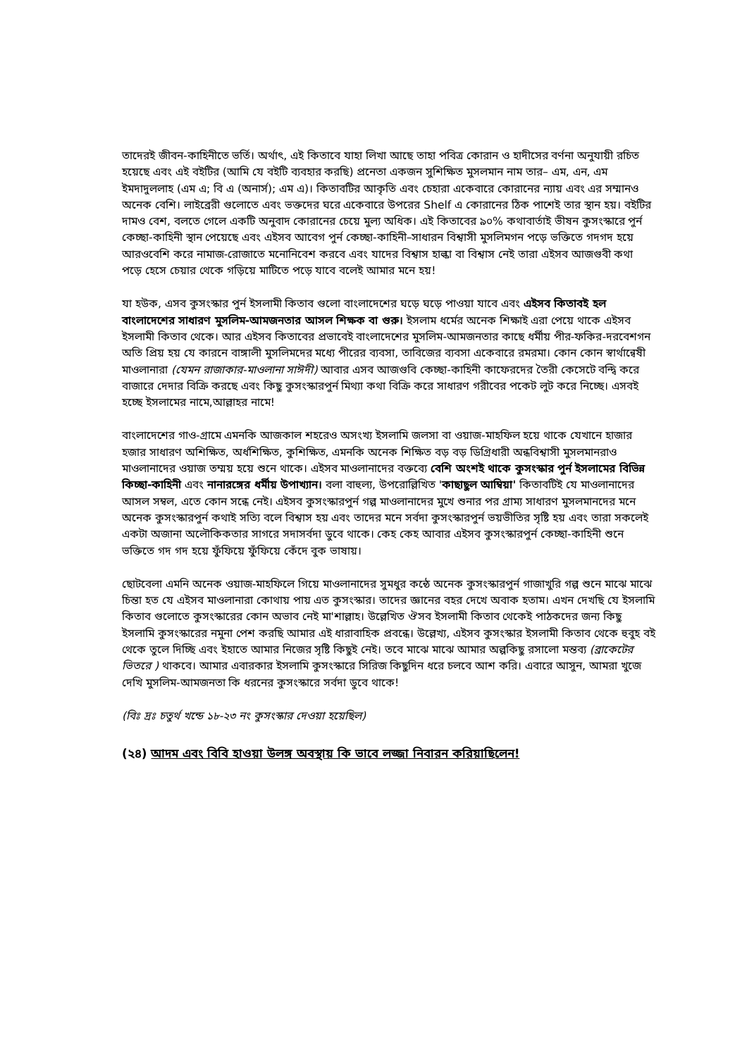তাদেরই জীবন-কাহিনীতে ভর্তি। অর্থাৎ, এই কিতাবে যাহা লিখা আছে তাহা পবিত্র কোরান ও হাদীসের বর্ণনা অনুযায়ী রচিত হয়েছে এবং এই বইটির (আমি যে বইটি ব্যবহার করছি) প্রনেতা একজন সুশিক্ষিত মুসলমান নাম তার– এম, এন, এম ইমদাদুললাহ (এম এ; বি এ (অনার্স); এম এ)। কিতাবটির আকৃতি এবং চেহারা একেবারে কোরানের ন্যায় এবং এর সম্মানও অনেক বেশি। লাইব্রেরী গুলোতে এবং ভক্তদের ঘরে একেবারে উপরের Shelf এ কোরানের ঠিক পাশেই তার স্থান হয়। বইটির দামও বেশ, বলতে গেলে একটি অনুবাদ কোরানের চেয়ে মুল্য অধিক। এই কিতাবের ৯০% কথাবার্তাই ভীষন কুসংস্কারে পুর্ন কেচ্ছা-কাহিনী স্থান পেয়েছে এবং এইসব আবেগ পুর্ন কেচ্ছা-কাহিনী–সাধারন বিশ্বাসী মুসলিমগন পড়ে ভক্তিতে গদগদ হয়ে আরওবেশি করে নামাজ-রোজাতে মনোনিবেশ করবে এবং যাদের বিশ্বাস হাল্কা বা বিশ্বাস নেই তারা এইসব আজগুবী কথা পড়ে হেসে চেয়ার থেকে গড়িয়ে মাটিতে পড়ে যাবে বলেই আমার মনে হয়!
যা হউক, এসব কুসংস্কার পুর্ন ইসলামী কিতাব গুলো বাংলাদেশের ঘড়ে ঘড়ে পাওয়া যাবে এবং এইসব কিতাবই হল বাংলাদেশের সাধারণ মুসলিম-আমজনতার আসল শিক্ষক বা গুরু। ইসলাম ধর্মের অনেক শিক্ষাই এরা পেয়ে থাকে এইসব ইসলামী কিতাব থেকে। আর এইসব কিতাবের প্রভাবেই বাংলাদেশের মুসলিম-আমজনতার কাছে ধর্মীয় পীর-ফকির-দরবেশগন অতি প্রিয় হয় যে কারনে বাঙ্গালী মুসলিমদের মধ্যে পীরের ব্যবসা, তাবিজের ব্যবসা একেবারে রমরমা। কোন কোন স্বার্থান্বেষী মাওলানারা (যেমন রাজাকার-মাওলানা সাঈদী) আবার এসব আজগুবি কেচ্ছা-কাহিনী কাফেরদের তৈরী কেসেটে বন্দ্বি করে বাজারে দেদার বিক্রি করছে এবং কিছু কুসংস্কারপুর্ন মিথ্যা কথা বিক্রি করে সাধারণ গরীবের পকেট লুট করে নিচ্ছে। এসবই হচ্ছে ইসলামের নামে,আল্লাহর নামে!
বাংলাদেশের গাও-গ্রামে এমনকি আজকাল শহরেও অসংখ্য ইসলামি জলসা বা ওয়াজ-মাহফিল হয়ে থাকে যেখানে হাজার হজার সাধারণ অশিক্ষিত, অর্ধশিক্ষিত, কুশিক্ষিত, এমনকি অনেক শিক্ষিত বড় বড় ডিগ্রিধারী অন্ধবিশ্বাসী মুসলমানরাও মাওলানাদের ওয়াজ তম্ময় হয়ে শুনে থাকে। এইসব মাওলানাদের বক্তব্যে বেশি অংশই থাকে কুসংস্কার পুর্ন ইসলামের বিভিন্ন কিচ্ছা-কাহিনী এবং নানারঙ্গের ধর্মীয় উপাখ্যান। বলা বাহুল্য, উপরোল্লিখিত 'কাছাছুল আম্বিয়া' কিতাবটিই যে মাওলানাদের আসল সম্বল, এতে কোন সন্ধে নেই। এইসব কুসংস্কারপুর্ন গল্প মাওলানাদের মুখে শুনার পর গ্রাম্য সাধারণ মুসলমানদের মনে অনেক কুসংস্কারপুর্ন কথাই সত্যি বলে বিশ্বাস হয় এবং তাদের মনে সর্বদা কুসংস্কারপুর্ন ভয়ভীতির সৃষ্টি হয় এবং তারা সকলেই একটা অজানা অলৌকিকতার সাগরে সদাসর্বদা ডুবে থাকে। কেহ কেহ আবার এইসব কুসংস্কারপুর্ন কেচ্ছা-কাহিনী শুনে ভক্তিতে গদ গদ হয়ে ফুঁফিয়ে ফুঁফিয়ে কেঁদে বুক ভাষায়।
ছোটবেলা এমনি অনেক ওয়াজ-মাহফিলে গিয়ে মাওলানাদের সুমধুর কন্ঠে অনেক কুসংস্কারপুর্ন গাজাখুরি গল্প শুনে মাঝে মাঝে চিন্তা হত যে এইসব মাওলানারা কোথায় পায় এত কুসংস্কার। তাদের জ্ঞানের বহর দেখে অবাক হতাম। এখন দেখছি যে ইসলামি কিতাব গুলোতে কুসংস্কারের কোন অভাব নেই মা'শাল্লাহ। উল্লেখিত ঔসব ইসলামী কিতাব থেকেই পাঠকদের জন্য কিছু ইসলামি কুসংস্কারের নমুনা পেশ করছি আমার এই ধারাবাহিক প্রবন্ধে। উল্লেখ্য, এইসব কুসংস্কার ইসলামী কিতাব থেকে হুবুহ বই থেকে তুলে দিচ্ছি এবং ইহাতে আমার নিজের সৃষ্টি কিছুই নেই। তবে মাঝে মাঝে আমার অল্পকিছু রসালো মন্তব্য (ব্রাকেটের ভিতরে ) থাকবে। আমার এবারকার ইসলামি কুসংস্কারে সিরিজ কিছুদিন ধরে চলবে আশ করি। এবারে আসুন, আমরা খুজে দেখি মুসলিম-আমজনতা কি ধরনের কুসংস্কারে সর্বদা ডুবে থাকে!
(বিঃ দ্রঃ চতুর্থ খন্ডে ১৮-২৩ নং কুসংস্কার দেওয়া হয়েছিল)
(২৪) আদম এবং বিবি হাওয়া উলঙ্গ অবস্থায় কি ভাবে লজ্জা নিবারন করিয়াছিলেন!